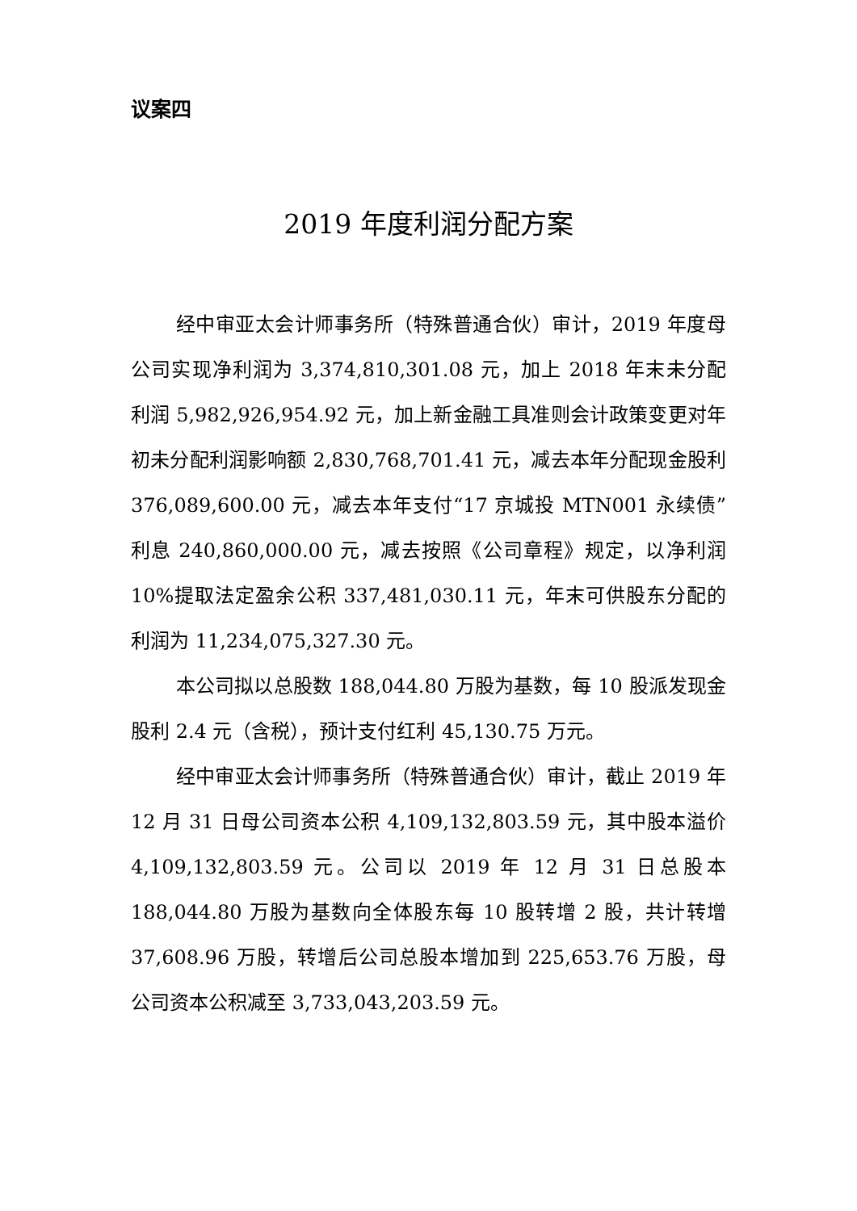议案四
2019 年度利润分配方案
经中审亚太会计师事务所（特殊普通合伙）审计，2019 年度母公司实现净利润为 3,374,810,301.08 元，加上 2018 年末未分配利润 5,982,926,954.92 元，加上新金融工具准则会计政策变更对年初未分配利润影响额 2,830,768,701.41 元，减去本年分配现金股利 376,089,600.00 元，减去本年支付“17 京城投 MTN001 永续债”利息 240,860,000.00 元，减去按照《公司章程》规定，以净利润 10%提取法定盈余公积 337,481,030.11 元，年末可供股东分配的利润为 11,234,075,327.30 元。
本公司拟以总股数 188,044.80 万股为基数，每 10 股派发现金股利 2.4 元（含税），预计支付红利 45,130.75 万元。
经中审亚太会计师事务所（特殊普通合伙）审计，截止 2019 年 12 月 31 日母公司资本公积 4,109,132,803.59 元，其中股本溢价 4,109,132,803.59 元。公司以 2019 年 12 月 31 日总股本 188,044.80 万股为基数向全体股东每 10 股转增 2 股，共计转增 37,608.96 万股，转增后公司总股本增加到 225,653.76 万股，母公司资本公积减至 3,733,043,203.59 元。